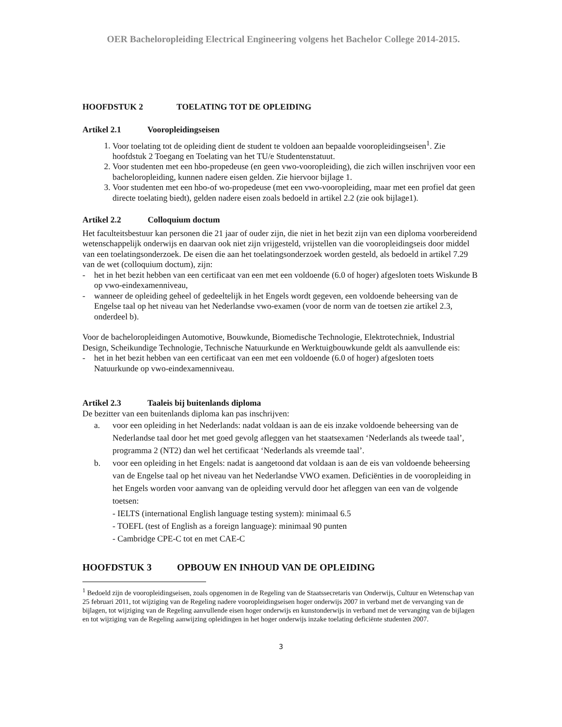OER Bacheloropleiding Electrical Engineering volgens het Bachelor College 2014-2015.
HOOFDSTUK 2 TOELATING TOT DE OPLEIDING
Artikel 2.1 Vooropleidingseisen
1. Voor toelating tot de opleiding dient de student te voldoen aan bepaalde vooropleidingseisen<sup>1</sup>. Zie hoofdstuk 2 Toegang en Toelating van het TU/e Studentenstatuut.
2. Voor studenten met een hbo-propedeuse (en geen vwo-vooropleiding), die zich willen inschrijven voor een bacheloropleiding, kunnen nadere eisen gelden. Zie hiervoor bijlage 1.
3. Voor studenten met een hbo-of wo-propedeuse (met een vwo-vooropleiding, maar met een profiel dat geen directe toelating biedt), gelden nadere eisen zoals bedoeld in artikel 2.2 (zie ook bijlage1).
Artikel 2.2 Colloquium doctum
Het faculteitsbestuur kan personen die 21 jaar of ouder zijn, die niet in het bezit zijn van een diploma voorbereidend wetenschappelijk onderwijs en daarvan ook niet zijn vrijgesteld, vrijstellen van die vooropleidingseis door middel van een toelatingsonderzoek. De eisen die aan het toelatingsonderzoek worden gesteld, als bedoeld in artikel 7.29 van de wet (colloquium doctum), zijn:
- het in het bezit hebben van een certificaat van een met een voldoende (6.0 of hoger) afgesloten toets Wiskunde B op vwo-eindexamenniveau,
- wanneer de opleiding geheel of gedeeltelijk in het Engels wordt gegeven, een voldoende beheersing van de Engelse taal op het niveau van het Nederlandse vwo-examen (voor de norm van de toetsen zie artikel 2.3, onderdeel b).
Voor de bacheloropleidingen Automotive, Bouwkunde, Biomedische Technologie, Elektrotechniek, Industrial Design, Scheikundige Technologie, Technische Natuurkunde en Werktuigbouwkunde geldt als aanvullende eis:
- het in het bezit hebben van een certificaat van een met een voldoende (6.0 of hoger) afgesloten toets Natuurkunde op vwo-eindexamenniveau.
Artikel 2.3 Taaleis bij buitenlands diploma
De bezitter van een buitenlands diploma kan pas inschrijven:
a. voor een opleiding in het Nederlands: nadat voldaan is aan de eis inzake voldoende beheersing van de Nederlandse taal door het met goed gevolg afleggen van het staatsexamen ‘Nederlands als tweede taal’, programma 2 (NT2) dan wel het certificaat ‘Nederlands als vreemde taal’.
b. voor een opleiding in het Engels: nadat is aangetoond dat voldaan is aan de eis van voldoende beheersing van de Engelse taal op het niveau van het Nederlandse VWO examen. Deficiënties in de vooropleiding in het Engels worden voor aanvang van de opleiding vervuld door het afleggen van een van de volgende toetsen:
- IELTS (international English language testing system): minimaal 6.5
- TOEFL (test of English as a foreign language): minimaal 90 punten
- Cambridge CPE-C tot en met CAE-C
HOOFDSTUK 3 OPBOUW EN INHOUD VAN DE OPLEIDING
<sup>1</sup> Bedoeld zijn de vooropleidingseisen, zoals opgenomen in de Regeling van de Staatssecretaris van Onderwijs, Cultuur en Wetenschap van 25 februari 2011, tot wijziging van de Regeling nadere vooropleidingseisen hoger onderwijs 2007 in verband met de vervanging van de bijlagen, tot wijziging van de Regeling aanvullende eisen hoger onderwijs en kunstonderwijs in verband met de vervanging van de bijlagen en tot wijziging van de Regeling aanwijzing opleidingen in het hoger onderwijs inzake toelating deficiënte studenten 2007.
3